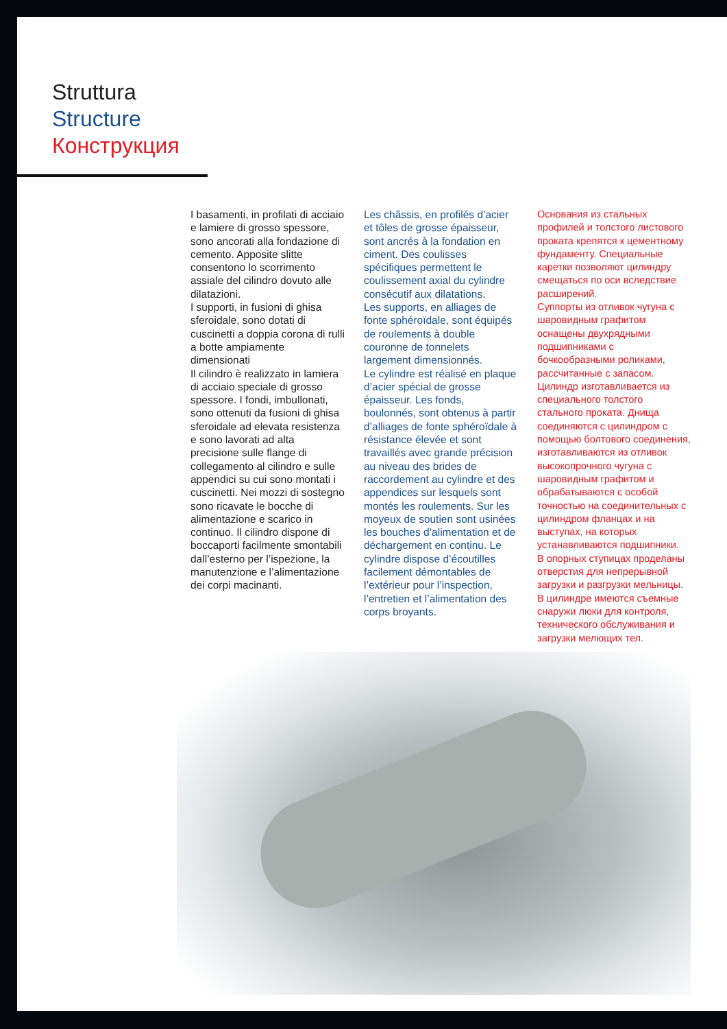Struttura
Structure
Конструкция
I basamenti, in profilati di acciaio e lamiere di grosso spessore, sono ancorati alla fondazione di cemento. Apposite slitte consentono lo scorrimento assiale del cilindro dovuto alle dilatazioni.
I supporti, in fusioni di ghisa sferoidale, sono dotati di cuscinetti a doppia corona di rulli a botte ampiamente dimensionati
Il cilindro è realizzato in lamiera di acciaio speciale di grosso spessore. I fondi, imbullonati, sono ottenuti da fusioni di ghisa sferoidale ad elevata resistenza e sono lavorati ad alta precisione sulle flange di collegamento al cilindro e sulle appendici su cui sono montati i cuscinetti. Nei mozzi di sostegno sono ricavate le bocche di alimentazione e scarico in continuo. Il cilindro dispone di boccaporti facilmente smontabili dall’esterno per l’ispezione, la manutenzione e l’alimentazione dei corpi macinanti.
Les châssis, en profilés d’acier et tôles de grosse épaisseur, sont ancrés à la fondation en ciment. Des coulisses spécifiques permettent le coulissement axial du cylindre consécutif aux dilatations.
Les supports, en alliages de fonte sphéroïdale, sont équipés de roulements à double couronne de tonnelets largement dimensionnés.
Le cylindre est réalisé en plaque d’acier spécial de grosse épaisseur. Les fonds, boulonnés, sont obtenus à partir d’alliages de fonte sphéroïdale à résistance élevée et sont travaillés avec grande précision au niveau des brides de raccordement au cylindre et des appendices sur lesquels sont montés les roulements. Sur les moyeux de soutien sont usinées les bouches d’alimentation et de déchargement en continu. Le cylindre dispose d’écoutilles facilement démontables de l’extérieur pour l’inspection, l’entretien et l’alimentation des corps broyants.
Основания из стальных профилей и толстого листового проката крепятся к цементному фундаменту. Специальные каретки позволяют цилиндру смещаться по оси вследствие расширений.
Суппорты из отливок чугуна с шаровидным графитом оснащены двухрядными подшипниками с бочкообразными роликами, рассчитанные с запасом.
Цилиндр изготавливается из специального толстого стального проката. Днища соединяются с цилиндром с помощью болтового соединения, изготавливаются из отливок высокопрочного чугуна с шаровидным графитом и обрабатываются с особой точностью на соединительных с цилиндром фланцах и на выступах, на которых устанавливаются подшипники.
В опорных ступицах проделаны отверстия для непрерывной загрузки и разгрузки мельницы.
В цилиндре имеются съемные снаружи люки для контроля, технического обслуживания и загрузки мелющих тел.